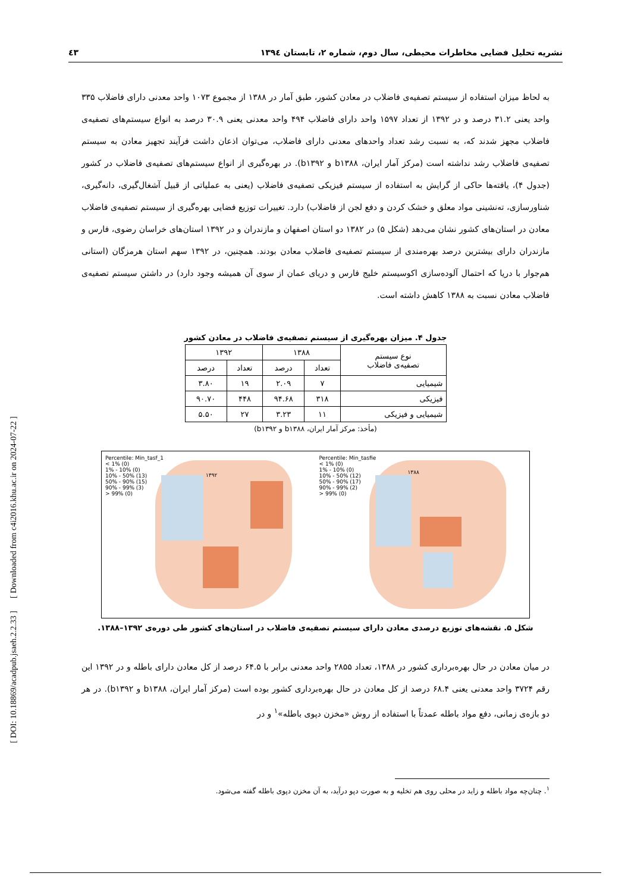نشریه تحلیل فضایی مخاطرات محیطی، سال دوم، شماره ۲، تابستان ۱۳۹٤ ٤۳
به لحاظ میزان استفاده از سیستم تصفیه‌ی فاضلاب در معادن کشور، طبق آمار در ۱۳۸۸ از مجموع ۱۰۷۳ واحد معدنی دارای فاضلاب ۳۳۵ واحد یعنی ۳۱.۲ درصد و در ۱۳۹۲ از تعداد ۱۵۹۷ واحد دارای فاضلاب ۴۹۴ واحد معدنی یعنی ۳۰.۹ درصد به انواع سیستم‌های تصفیه‌ی فاضلاب مجهز شدند که، به نسبت رشد تعداد واحدهای معدنی دارای فاضلاب، می‌توان اذعان داشت فرآیند تجهیز معادن به سیستم تصفیه‌ی فاضلاب رشد نداشته است (مرکز آمار ایران، b۱۳۸۸ و b۱۳۹۲). در بهره‌گیری از انواع سیستم‌های تصفیه‌ی فاضلاب در کشور (جدول ۴)، یافته‌ها حاکی از گرایش به استفاده از سیستم فیزیکی تصفیه‌ی فاضلاب (یعنی به عملیاتی از قبیل آشغال‌گیری، دانه‌گیری، شناورسازی، ته‌نشینی مواد معلق و خشک کردن و دفع لجن از فاضلاب) دارد. تغییرات توزیع فضایی بهره‌گیری از سیستم تصفیه‌ی فاضلاب معادن در استان‌های کشور نشان می‌دهد (شکل ۵) در ۱۳۸۲ دو استان اصفهان و مازندران و در ۱۳۹۲ استان‌های خراسان رضوی، فارس و مازندران دارای بیشترین درصد بهره‌مندی از سیستم تصفیه‌ی فاضلاب معادن بودند. همچنین، در ۱۳۹۲ سهم استان هرمزگان (استانی هم‌جوار با دریا که احتمال آلوده‌سازی اکوسیستم خلیج فارس و دریای عمان از سوی آن همیشه وجود دارد) در داشتن سیستم تصفیه‌ی فاضلاب معادن نسبت به ۱۳۸۸ کاهش داشته است.
جدول ۴. میزان بهره‌گیری از سیستم تصفیه‌ی فاضلاب در معادن کشور
| نوع سیستم تصفیه‌ی فاضلاب | ۱۳۸۸ | | ۱۳۹۲ | |
| --- | --- | --- | --- | --- |
| | تعداد | درصد | تعداد | درصد |
| شیمیایی | ۷ | ۲.۰۹ | ۱۹ | ۳.۸۰ |
| فیزیکی | ۳۱۸ | ۹۴.۶۸ | ۴۴۸ | ۹۰.۷۰ |
| شیمیایی و فیزیکی | ۱۱ | ۳.۲۳ | ۲۷ | ۵.۵۰ |
(مأخذ: مرکز آمار ایران، b۱۳۸۸ و b۱۳۹۲)
Percentile: Min_tasfie
< 1% (0)
1% - 10% (0)
10% - 50% (12)
50% - 90% (17)
90% - 99% (2)
> 99% (0)
۱۳۸۸
Percentile: Min_tasf_1
< 1% (0)
1% - 10% (0)
10% - 50% (13)
50% - 90% (15)
90% - 99% (3)
> 99% (0)
۱۳۹۲
شکل ۵. نقشه‌های توزیع درصدی معادن دارای سیستم تصفیه‌ی فاضلاب در استان‌های کشور طی دوره‌ی ۱۳۹۲–۱۳۸۸.
در میان معادن در حال بهره‌برداری کشور در ۱۳۸۸، تعداد ۲۸۵۵ واحد معدنی برابر با ۶۴.۵ درصد از کل معادن دارای باطله و در ۱۳۹۲ این رقم ۳۷۲۴ واحد معدنی یعنی ۶۸.۴ درصد از کل معادن در حال بهره‌برداری کشور بوده است (مرکز آمار ایران، b۱۳۸۸ و b۱۳۹۲). در هر دو بازه‌ی زمانی، دفع مواد باطله عمدتاً با استفاده از روش «مخزن دپوی باطله»<sup>۱</sup> و در
<sup>۱</sup>. چنان‌چه مواد باطله و زاید در محلی روی هم تخلیه و به صورت دپو درآید، به آن مخزن دپوی باطله گفته می‌شود.
[ DOI: 10.18869/acadpub.jsaeh.2.2.33 ] [ Downloaded from c4i2016.khu.ac.ir on 2024-07-22 ]